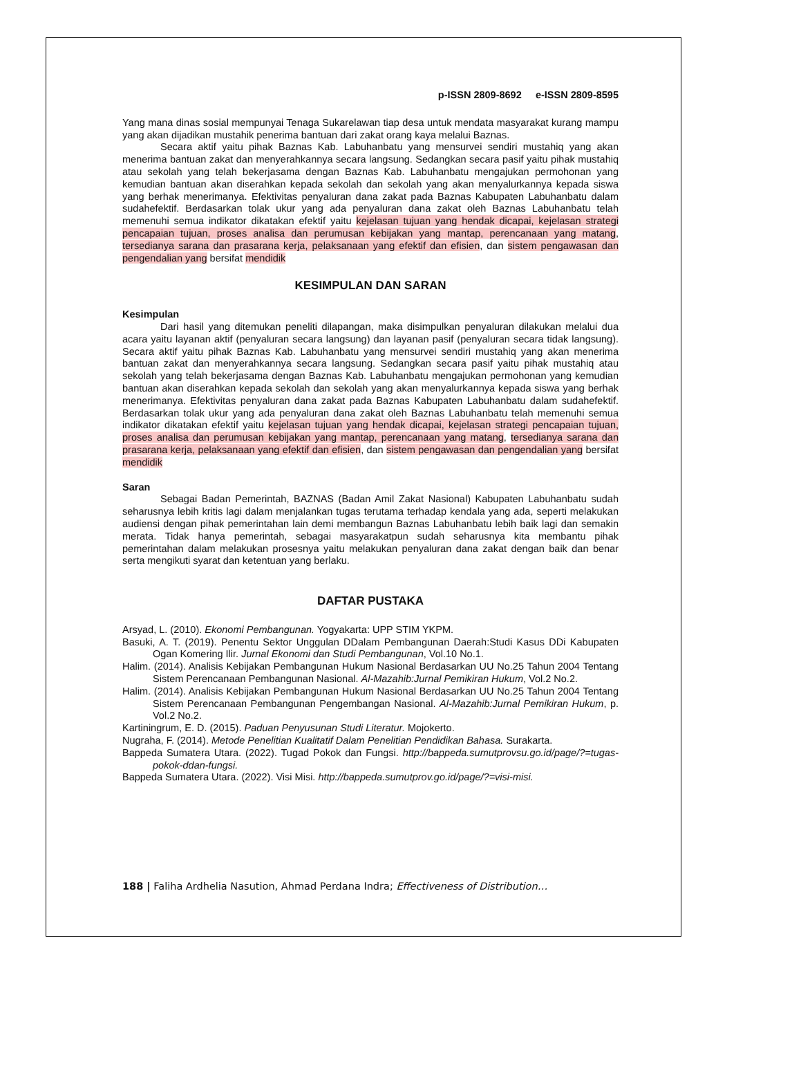p-ISSN 2809-8692 e-ISSN 2809-8595
Yang mana dinas sosial mempunyai Tenaga Sukarelawan tiap desa untuk mendata masyarakat kurang mampu yang akan dijadikan mustahik penerima bantuan dari zakat orang kaya melalui Baznas.
Secara aktif yaitu pihak Baznas Kab. Labuhanbatu yang mensurvei sendiri mustahiq yang akan menerima bantuan zakat dan menyerahkannya secara langsung. Sedangkan secara pasif yaitu pihak mustahiq atau sekolah yang telah bekerjasama dengan Baznas Kab. Labuhanbatu mengajukan permohonan yang kemudian bantuan akan diserahkan kepada sekolah dan sekolah yang akan menyalurkannya kepada siswa yang berhak menerimanya. Efektivitas penyaluran dana zakat pada Baznas Kabupaten Labuhanbatu dalam sudahefektif. Berdasarkan tolak ukur yang ada penyaluran dana zakat oleh Baznas Labuhanbatu telah memenuhi semua indikator dikatakan efektif yaitu kejelasan tujuan yang hendak dicapai, kejelasan strategi pencapaian tujuan, proses analisa dan perumusan kebijakan yang mantap, perencanaan yang matang, tersedianya sarana dan prasarana kerja, pelaksanaan yang efektif dan efisien, dan sistem pengawasan dan pengendalian yang bersifat mendidik
KESIMPULAN DAN SARAN
Kesimpulan
Dari hasil yang ditemukan peneliti dilapangan, maka disimpulkan penyaluran dilakukan melalui dua acara yaitu layanan aktif (penyaluran secara langsung) dan layanan pasif (penyaluran secara tidak langsung). Secara aktif yaitu pihak Baznas Kab. Labuhanbatu yang mensurvei sendiri mustahiq yang akan menerima bantuan zakat dan menyerahkannya secara langsung. Sedangkan secara pasif yaitu pihak mustahiq atau sekolah yang telah bekerjasama dengan Baznas Kab. Labuhanbatu mengajukan permohonan yang kemudian bantuan akan diserahkan kepada sekolah dan sekolah yang akan menyalurkannya kepada siswa yang berhak menerimanya. Efektivitas penyaluran dana zakat pada Baznas Kabupaten Labuhanbatu dalam sudahefektif. Berdasarkan tolak ukur yang ada penyaluran dana zakat oleh Baznas Labuhanbatu telah memenuhi semua indikator dikatakan efektif yaitu kejelasan tujuan yang hendak dicapai, kejelasan strategi pencapaian tujuan, proses analisa dan perumusan kebijakan yang mantap, perencanaan yang matang, tersedianya sarana dan prasarana kerja, pelaksanaan yang efektif dan efisien, dan sistem pengawasan dan pengendalian yang bersifat mendidik
Saran
Sebagai Badan Pemerintah, BAZNAS (Badan Amil Zakat Nasional) Kabupaten Labuhanbatu sudah seharusnya lebih kritis lagi dalam menjalankan tugas terutama terhadap kendala yang ada, seperti melakukan audiensi dengan pihak pemerintahan lain demi membangun Baznas Labuhanbatu lebih baik lagi dan semakin merata. Tidak hanya pemerintah, sebagai masyarakatpun sudah seharusnya kita membantu pihak pemerintahan dalam melakukan prosesnya yaitu melakukan penyaluran dana zakat dengan baik dan benar serta mengikuti syarat dan ketentuan yang berlaku.
DAFTAR PUSTAKA
Arsyad, L. (2010). Ekonomi Pembangunan. Yogyakarta: UPP STIM YKPM.
Basuki, A. T. (2019). Penentu Sektor Unggulan DDalam Pembangunan Daerah:Studi Kasus DDi Kabupaten Ogan Komering Ilir. Jurnal Ekonomi dan Studi Pembangunan, Vol.10 No.1.
Halim. (2014). Analisis Kebijakan Pembangunan Hukum Nasional Berdasarkan UU No.25 Tahun 2004 Tentang Sistem Perencanaan Pembangunan Nasional. Al-Mazahib:Jurnal Pemikiran Hukum, Vol.2 No.2.
Halim. (2014). Analisis Kebijakan Pembangunan Hukum Nasional Berdasarkan UU No.25 Tahun 2004 Tentang Sistem Perencanaan Pembangunan Pengembangan Nasional. Al-Mazahib:Jurnal Pemikiran Hukum, p. Vol.2 No.2.
Kartiningrum, E. D. (2015). Paduan Penyusunan Studi Literatur. Mojokerto.
Nugraha, F. (2014). Metode Penelitian Kualitatif Dalam Penelitian Pendidikan Bahasa. Surakarta.
Bappeda Sumatera Utara. (2022). Tugad Pokok dan Fungsi. http://bappeda.sumutprovsu.go.id/page/?=tugas-pokok-ddan-fungsi.
Bappeda Sumatera Utara. (2022). Visi Misi. http://bappeda.sumutprov.go.id/page/?=visi-misi.
188 | Faliha Ardhelia Nasution, Ahmad Perdana Indra; Effectiveness of Distribution…